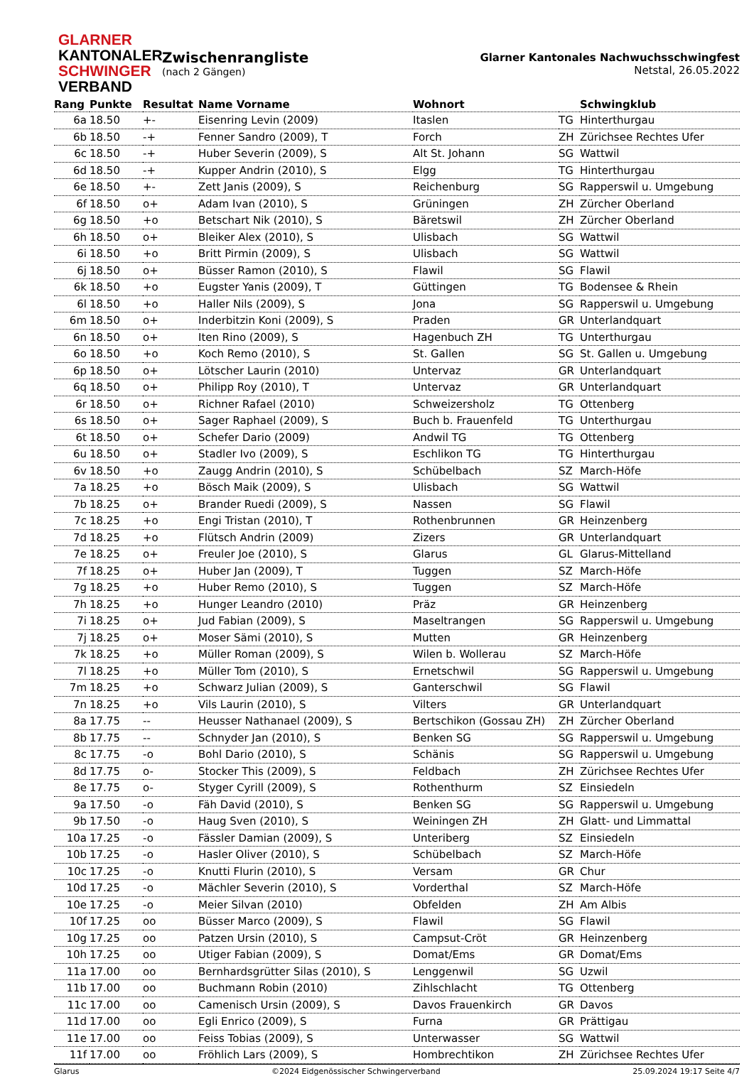GLARNER
KANTONALER
SCHWINGER
VERBAND
Zwischenrangliste
(nach 2 Gängen)
Glarner Kantonales Nachwuchsschwingfest
Netstal, 26.05.2022
| Rang | Punkte | Resultat | Name Vorname | Wohnort | | Schwingklub |
| --- | --- | --- | --- | --- | --- | --- |
| 6a | 18.50 | +- | Eisenring Levin (2009) | Itaslen | TG | Hinterthurgau |
| 6b | 18.50 | -+ | Fenner Sandro (2009), T | Forch | ZH | Zürichsee Rechtes Ufer |
| 6c | 18.50 | -+ | Huber Severin (2009), S | Alt St. Johann | SG | Wattwil |
| 6d | 18.50 | -+ | Kupper Andrin (2010), S | Elgg | TG | Hinterthurgau |
| 6e | 18.50 | +- | Zett Janis (2009), S | Reichenburg | SG | Rapperswil u. Umgebung |
| 6f | 18.50 | o+ | Adam Ivan (2010), S | Grüningen | ZH | Zürcher Oberland |
| 6g | 18.50 | +o | Betschart Nik (2010), S | Bäretswil | ZH | Zürcher Oberland |
| 6h | 18.50 | o+ | Bleiker Alex (2010), S | Ulisbach | SG | Wattwil |
| 6i | 18.50 | +o | Britt Pirmin (2009), S | Ulisbach | SG | Wattwil |
| 6j | 18.50 | o+ | Büsser Ramon (2010), S | Flawil | SG | Flawil |
| 6k | 18.50 | +o | Eugster Yanis (2009), T | Güttingen | TG | Bodensee & Rhein |
| 6l | 18.50 | +o | Haller Nils (2009), S | Jona | SG | Rapperswil u. Umgebung |
| 6m | 18.50 | o+ | Inderbitzin Koni (2009), S | Praden | GR | Unterlandquart |
| 6n | 18.50 | o+ | Iten Rino (2009), S | Hagenbuch ZH | TG | Unterthurgau |
| 6o | 18.50 | +o | Koch Remo (2010), S | St. Gallen | SG | St. Gallen u. Umgebung |
| 6p | 18.50 | o+ | Lötscher Laurin (2010) | Untervaz | GR | Unterlandquart |
| 6q | 18.50 | o+ | Philipp Roy (2010), T | Untervaz | GR | Unterlandquart |
| 6r | 18.50 | o+ | Richner Rafael (2010) | Schweizersholz | TG | Ottenberg |
| 6s | 18.50 | o+ | Sager Raphael (2009), S | Buch b. Frauenfeld | TG | Unterthurgau |
| 6t | 18.50 | o+ | Schefer Dario (2009) | Andwil TG | TG | Ottenberg |
| 6u | 18.50 | o+ | Stadler Ivo (2009), S | Eschlikon TG | TG | Hinterthurgau |
| 6v | 18.50 | +o | Zaugg Andrin (2010), S | Schübelbach | SZ | March-Höfe |
| 7a | 18.25 | +o | Bösch Maik (2009), S | Ulisbach | SG | Wattwil |
| 7b | 18.25 | o+ | Brander Ruedi (2009), S | Nassen | SG | Flawil |
| 7c | 18.25 | +o | Engi Tristan (2010), T | Rothenbrunnen | GR | Heinzenberg |
| 7d | 18.25 | +o | Flütsch Andrin (2009) | Zizers | GR | Unterlandquart |
| 7e | 18.25 | o+ | Freuler Joe (2010), S | Glarus | GL | Glarus-Mittelland |
| 7f | 18.25 | o+ | Huber Jan (2009), T | Tuggen | SZ | March-Höfe |
| 7g | 18.25 | +o | Huber Remo (2010), S | Tuggen | SZ | March-Höfe |
| 7h | 18.25 | +o | Hunger Leandro (2010) | Präz | GR | Heinzenberg |
| 7i | 18.25 | o+ | Jud Fabian (2009), S | Maseltrangen | SG | Rapperswil u. Umgebung |
| 7j | 18.25 | o+ | Moser Sämi (2010), S | Mutten | GR | Heinzenberg |
| 7k | 18.25 | +o | Müller Roman (2009), S | Wilen b. Wollerau | SZ | March-Höfe |
| 7l | 18.25 | +o | Müller Tom (2010), S | Ernetschwil | SG | Rapperswil u. Umgebung |
| 7m | 18.25 | +o | Schwarz Julian (2009), S | Ganterschwil | SG | Flawil |
| 7n | 18.25 | +o | Vils Laurin (2010), S | Vilters | GR | Unterlandquart |
| 8a | 17.75 | -- | Heusser Nathanael (2009), S | Bertschikon (Gossau ZH) | ZH | Zürcher Oberland |
| 8b | 17.75 | -- | Schnyder Jan (2010), S | Benken SG | SG | Rapperswil u. Umgebung |
| 8c | 17.75 | -o | Bohl Dario (2010), S | Schänis | SG | Rapperswil u. Umgebung |
| 8d | 17.75 | o- | Stocker This (2009), S | Feldbach | ZH | Zürichsee Rechtes Ufer |
| 8e | 17.75 | o- | Styger Cyrill (2009), S | Rothenthurm | SZ | Einsiedeln |
| 9a | 17.50 | -o | Fäh David (2010), S | Benken SG | SG | Rapperswil u. Umgebung |
| 9b | 17.50 | -o | Haug Sven (2010), S | Weiningen ZH | ZH | Glatt- und Limmattal |
| 10a | 17.25 | -o | Fässler Damian (2009), S | Unteriberg | SZ | Einsiedeln |
| 10b | 17.25 | -o | Hasler Oliver (2010), S | Schübelbach | SZ | March-Höfe |
| 10c | 17.25 | -o | Knutti Flurin (2010), S | Versam | GR | Chur |
| 10d | 17.25 | -o | Mächler Severin (2010), S | Vorderthal | SZ | March-Höfe |
| 10e | 17.25 | -o | Meier Silvan (2010) | Obfelden | ZH | Am Albis |
| 10f | 17.25 | oo | Büsser Marco (2009), S | Flawil | SG | Flawil |
| 10g | 17.25 | oo | Patzen Ursin (2010), S | Campsut-Cröt | GR | Heinzenberg |
| 10h | 17.25 | oo | Utiger Fabian (2009), S | Domat/Ems | GR | Domat/Ems |
| 11a | 17.00 | oo | Bernhardsgrütter Silas (2010), S | Lenggenwil | SG | Uzwil |
| 11b | 17.00 | oo | Buchmann Robin (2010) | Zihlschlacht | TG | Ottenberg |
| 11c | 17.00 | oo | Camenisch Ursin (2009), S | Davos Frauenkirch | GR | Davos |
| 11d | 17.00 | oo | Egli Enrico (2009), S | Furna | GR | Prättigau |
| 11e | 17.00 | oo | Feiss Tobias (2009), S | Unterwasser | SG | Wattwil |
| 11f | 17.00 | oo | Fröhlich Lars (2009), S | Hombrechtikon | ZH | Zürichsee Rechtes Ufer |
Glarus ©2024 Eidgenössischer Schwingerverband 25.09.2024 19:17 Seite 4/7